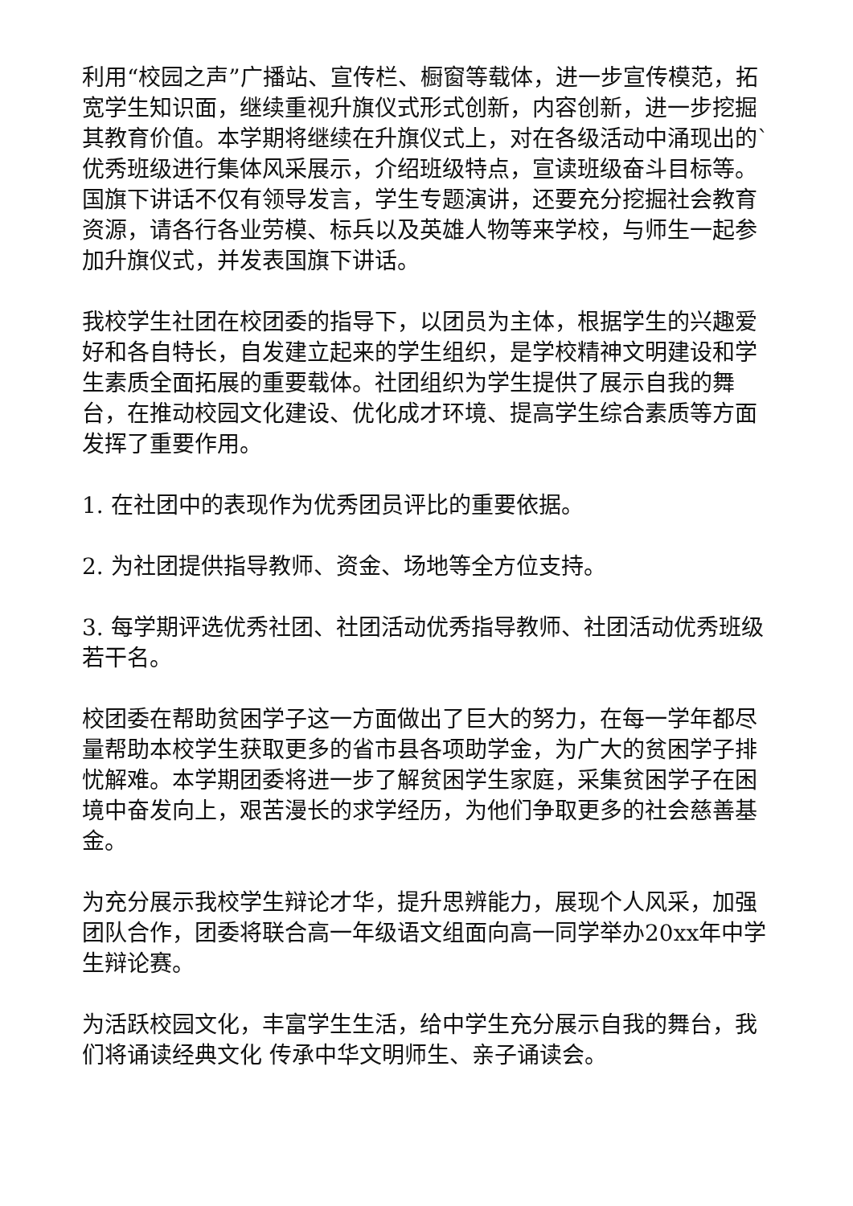利用“校园之声”广播站、宣传栏、橱窗等载体，进一步宣传模范，拓宽学生知识面，继续重视升旗仪式形式创新，内容创新，进一步挖掘其教育价值。本学期将继续在升旗仪式上，对在各级活动中涌现出的`优秀班级进行集体风采展示，介绍班级特点，宣读班级奋斗目标等。国旗下讲话不仅有领导发言，学生专题演讲，还要充分挖掘社会教育资源，请各行各业劳模、标兵以及英雄人物等来学校，与师生一起参加升旗仪式，并发表国旗下讲话。
我校学生社团在校团委的指导下，以团员为主体，根据学生的兴趣爱好和各自特长，自发建立起来的学生组织，是学校精神文明建设和学生素质全面拓展的重要载体。社团组织为学生提供了展示自我的舞台，在推动校园文化建设、优化成才环境、提高学生综合素质等方面发挥了重要作用。
1. 在社团中的表现作为优秀团员评比的重要依据。
2. 为社团提供指导教师、资金、场地等全方位支持。
3. 每学期评选优秀社团、社团活动优秀指导教师、社团活动优秀班级若干名。
校团委在帮助贫困学子这一方面做出了巨大的努力，在每一学年都尽量帮助本校学生获取更多的省市县各项助学金，为广大的贫困学子排忧解难。本学期团委将进一步了解贫困学生家庭，采集贫困学子在困境中奋发向上，艰苦漫长的求学经历，为他们争取更多的社会慈善基金。
为充分展示我校学生辩论才华，提升思辨能力，展现个人风采，加强团队合作，团委将联合高一年级语文组面向高一同学举办20xx年中学生辩论赛。
为活跃校园文化，丰富学生生活，给中学生充分展示自我的舞台，我们将诵读经典文化 传承中华文明师生、亲子诵读会。